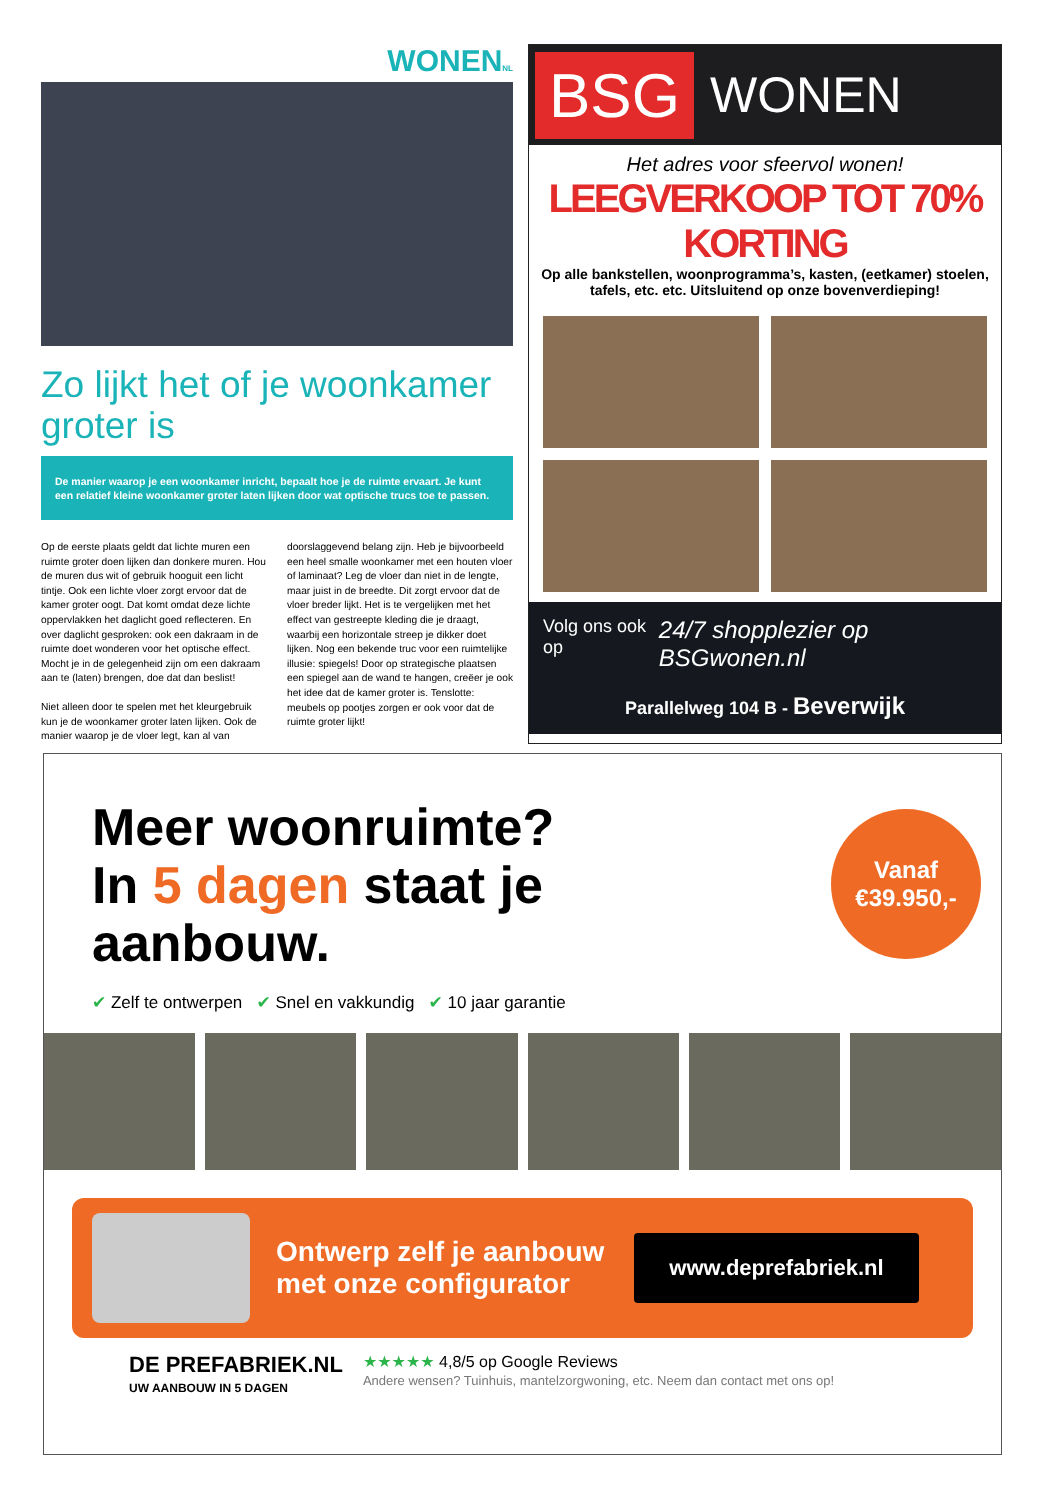WONENNL
Zo lijkt het of je woonkamer groter is
De manier waarop je een woonkamer inricht, bepaalt hoe je de ruimte ervaart. Je kunt een relatief kleine woonkamer groter laten lijken door wat optische trucs toe te passen.
Op de eerste plaats geldt dat lichte muren een ruimte groter doen lijken dan donkere muren. Hou de muren dus wit of gebruik hooguit een licht tintje. Ook een lichte vloer zorgt ervoor dat de kamer groter oogt. Dat komt omdat deze lichte oppervlakken het daglicht goed reflecteren. En over daglicht gesproken: ook een dakraam in de ruimte doet wonderen voor het optische effect. Mocht je in de gelegenheid zijn om een dakraam aan te (laten) brengen, doe dat dan beslist!
Niet alleen door te spelen met het kleurgebruik kun je de woonkamer groter laten lijken. Ook de manier waarop je de vloer legt, kan al van doorslaggevend belang zijn. Heb je bijvoorbeeld een heel smalle woonkamer met een houten vloer of laminaat? Leg de vloer dan niet in de lengte, maar juist in de breedte. Dit zorgt ervoor dat de vloer breder lijkt. Het is te vergelijken met het effect van gestreepte kleding die je draagt, waarbij een horizontale streep je dikker doet lijken. Nog een bekende truc voor een ruimtelijke illusie: spiegels! Door op strategische plaatsen een spiegel aan de wand te hangen, creëer je ook het idee dat de kamer groter is. Tenslotte: meubels op pootjes zorgen er ook voor dat de ruimte groter lijkt!
BSG WONEN
Het adres voor sfeervol wonen!
LEEGVERKOOP TOT 70% KORTING
Op alle bankstellen, woonprogramma’s, kasten, (eetkamer) stoelen, tafels, etc. etc. Uitsluitend op onze bovenverdieping!
Volg ons ook op 24/7 shopplezier op BSGwonen.nl
Parallelweg 104 B - Beverwijk
Vanaf
€39.950,-
Meer woonruimte?
In 5 dagen staat je
aanbouw.
✔ Zelf te ontwerpen ✔ Snel en vakkundig ✔ 10 jaar garantie
Ontwerp zelf je aanbouw
met onze configurator
www.deprefabriek.nl
DE PREFABRIEK.NL
UW AANBOUW IN 5 DAGEN
★★★★★ 4,8/5 op Google Reviews
Andere wensen? Tuinhuis, mantelzorgwoning, etc. Neem dan contact met ons op!